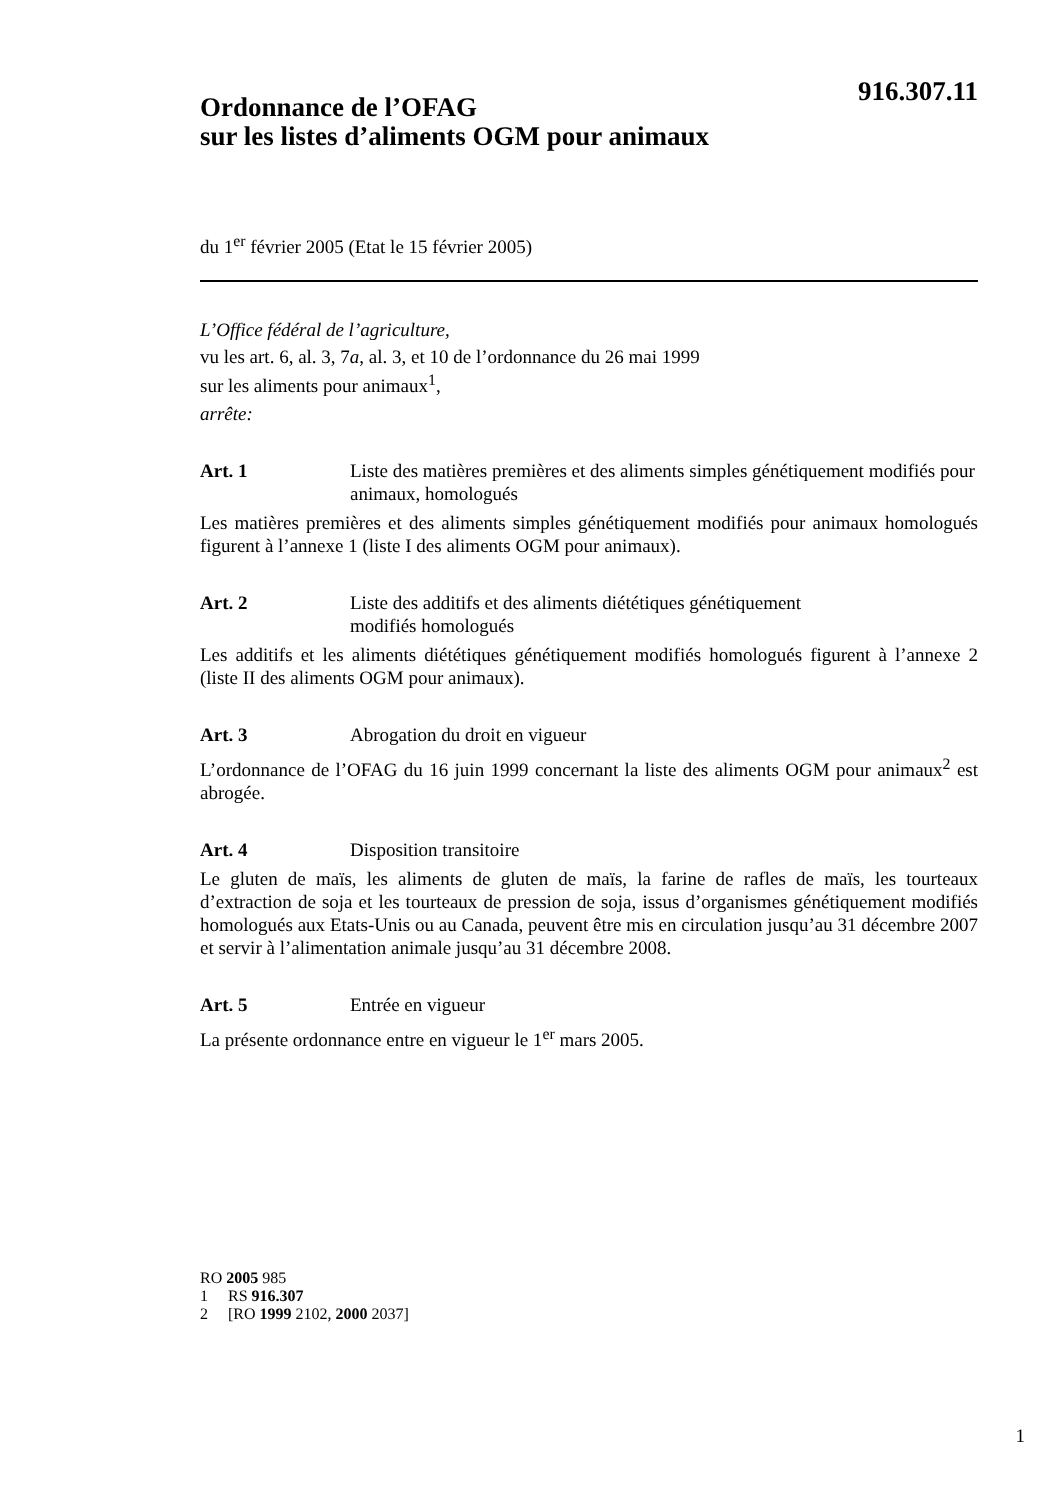916.307.11
Ordonnance de l’OFAG
sur les listes d’aliments OGM pour animaux
du 1<sup>er</sup> février 2005 (Etat le 15 février 2005)
L’Office fédéral de l’agriculture,
vu les art. 6, al. 3, 7a, al. 3, et 10 de l’ordonnance du 26 mai 1999
sur les aliments pour animaux<sup>1</sup>,
arrête:
Art. 1 Liste des matières premières et des aliments simples génétiquement modifiés pour animaux, homologués
Les matières premières et des aliments simples génétiquement modifiés pour animaux homologués figurent à l’annexe 1 (liste I des aliments OGM pour animaux).
Art. 2 Liste des additifs et des aliments diététiques génétiquement
modifiés homologués
Les additifs et les aliments diététiques génétiquement modifiés homologués figurent à l’annexe 2 (liste II des aliments OGM pour animaux).
Art. 3 Abrogation du droit en vigueur
L’ordonnance de l’OFAG du 16 juin 1999 concernant la liste des aliments OGM pour animaux<sup>2</sup> est abrogée.
Art. 4 Disposition transitoire
Le gluten de maïs, les aliments de gluten de maïs, la farine de rafles de maïs, les tourteaux d’extraction de soja et les tourteaux de pression de soja, issus d’organismes génétiquement modifiés homologués aux Etats-Unis ou au Canada, peuvent être mis en circulation jusqu’au 31 décembre 2007 et servir à l’alimentation animale jusqu’au 31 décembre 2008.
Art. 5 Entrée en vigueur
La présente ordonnance entre en vigueur le 1<sup>er</sup> mars 2005.
RO 2005 985
1 RS 916.307
2 [RO 1999 2102, 2000 2037]
1